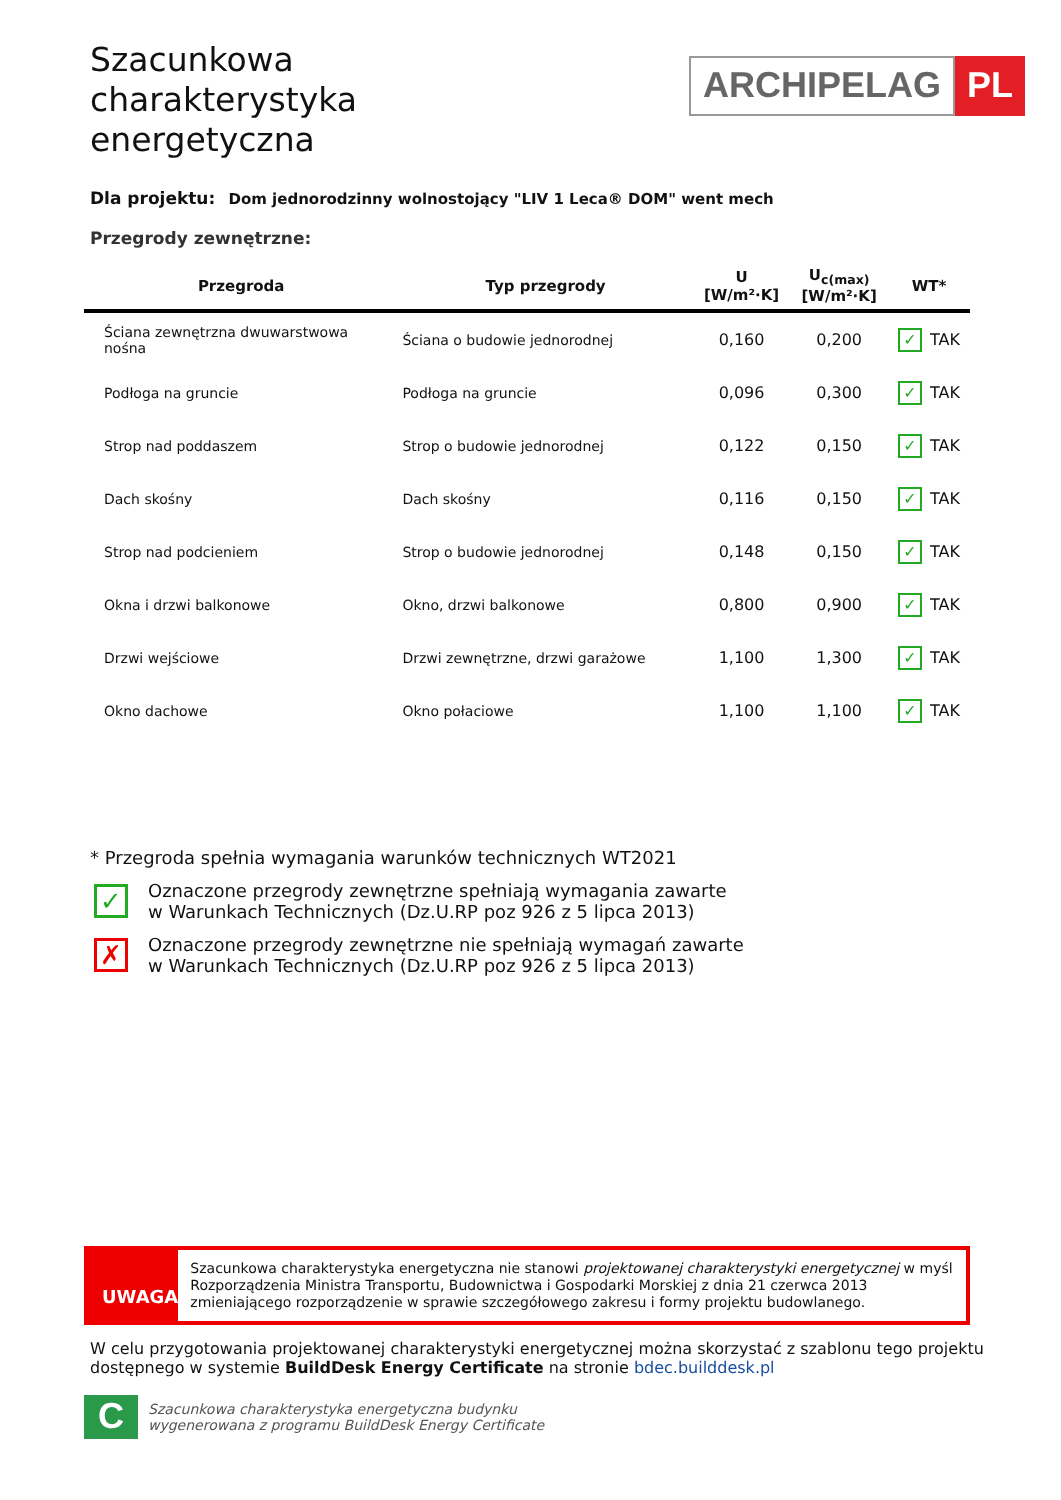Szacunkowa
charakterystyka
energetyczna
ARCHIPELAG PL
Dla projektu: Dom jednorodzinny wolnostojący "LIV 1 Leca® DOM" went mech
Przegrody zewnętrzne:
| Przegroda | Typ przegrody | U [W/m²·K] | U<sub>c(max)</sub> [W/m²·K] | WT* |
| --- | --- | --- | --- | --- |
| Ściana zewnętrzna dwuwarstwowa nośna | Ściana o budowie jednorodnej | 0,160 | 0,200 | ✓ TAK |
| Podłoga na gruncie | Podłoga na gruncie | 0,096 | 0,300 | ✓ TAK |
| Strop nad poddaszem | Strop o budowie jednorodnej | 0,122 | 0,150 | ✓ TAK |
| Dach skośny | Dach skośny | 0,116 | 0,150 | ✓ TAK |
| Strop nad podcieniem | Strop o budowie jednorodnej | 0,148 | 0,150 | ✓ TAK |
| Okna i drzwi balkonowe | Okno, drzwi balkonowe | 0,800 | 0,900 | ✓ TAK |
| Drzwi wejściowe | Drzwi zewnętrzne, drzwi garażowe | 1,100 | 1,300 | ✓ TAK |
| Okno dachowe | Okno połaciowe | 1,100 | 1,100 | ✓ TAK |
* Przegroda spełnia wymagania warunków technicznych WT2021
✓
Oznaczone przegrody zewnętrzne spełniają wymagania zawarte
w Warunkach Technicznych (Dz.U.RP poz 926 z 5 lipca 2013)
✗
Oznaczone przegrody zewnętrzne nie spełniają wymagań zawarte
w Warunkach Technicznych (Dz.U.RP poz 926 z 5 lipca 2013)
UWAGA
Szacunkowa charakterystyka energetyczna nie stanowi projektowanej charakterystyki energetycznej w myśl Rozporządzenia Ministra Transportu, Budownictwa i Gospodarki Morskiej z dnia 21 czerwca 2013 zmieniającego rozporządzenie w sprawie szczegółowego zakresu i formy projektu budowlanego.
W celu przygotowania projektowanej charakterystyki energetycznej można skorzystać z szablonu tego projektu dostępnego w systemie BuildDesk Energy Certificate na stronie bdec.builddesk.pl
C
Szacunkowa charakterystyka energetyczna budynku
wygenerowana z programu BuildDesk Energy Certificate